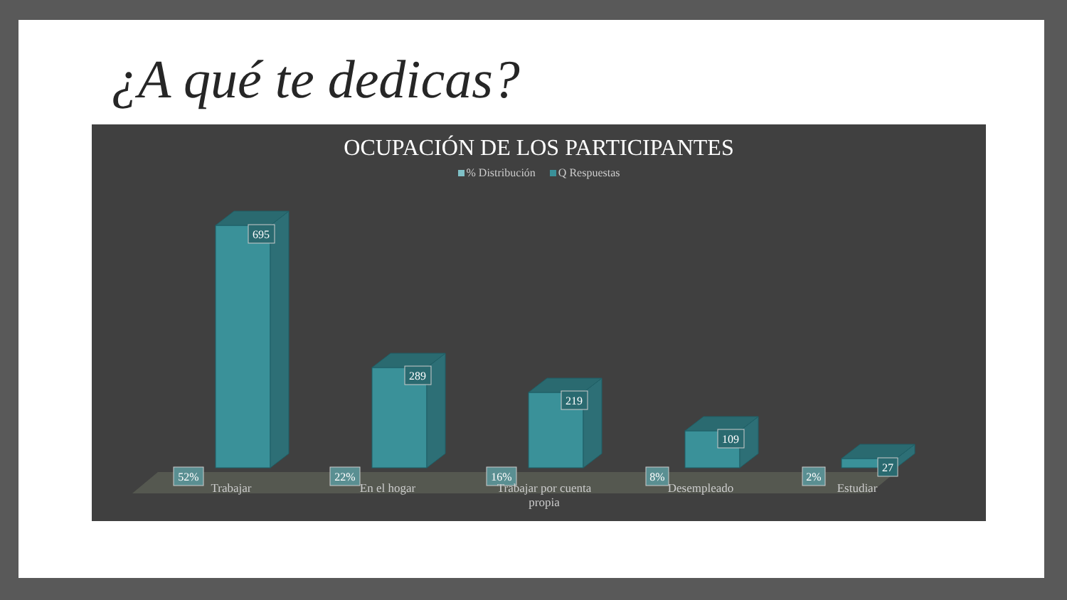¿A qué te dedicas?
OCUPACIÓN DE LOS PARTICIPANTES
% Distribución Q Respuestas
695
289
219
109
27
52%
22%
16%
8%
2%
Trabajar En el hogar
Trabajar por cuenta propia
Desempleado Estudiar